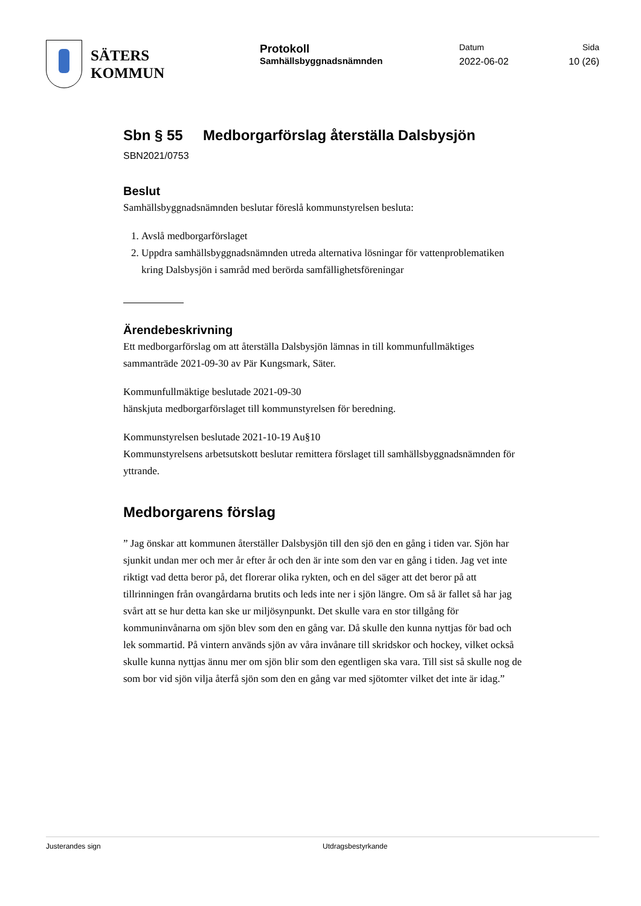SÄTERS
KOMMUN
Protokoll
Samhällsbyggnadsnämnden
Datum
2022-06-02
Sida
10 (26)
Sbn § 55 Medborgarförslag återställa Dalsbysjön
SBN2021/0753
Beslut
Samhällsbyggnadsnämnden beslutar föreslå kommunstyrelsen besluta:
1. Avslå medborgarförslaget
2. Uppdra samhällsbyggnadsnämnden utreda alternativa lösningar för vattenproblematiken kring Dalsbysjön i samråd med berörda samfällighetsföreningar
Ärendebeskrivning
Ett medborgarförslag om att återställa Dalsbysjön lämnas in till kommunfullmäktiges sammanträde 2021-09-30 av Pär Kungsmark, Säter.
Kommunfullmäktige beslutade 2021-09-30
hänskjuta medborgarförslaget till kommunstyrelsen för beredning.
Kommunstyrelsen beslutade 2021-10-19 Au§10
Kommunstyrelsens arbetsutskott beslutar remittera förslaget till samhällsbyggnadsnämnden för yttrande.
Medborgarens förslag
” Jag önskar att kommunen återställer Dalsbysjön till den sjö den en gång i tiden var. Sjön har sjunkit undan mer och mer år efter år och den är inte som den var en gång i tiden. Jag vet inte riktigt vad detta beror på, det florerar olika rykten, och en del säger att det beror på att tillrinningen från ovangårdarna brutits och leds inte ner i sjön längre. Om så är fallet så har jag svårt att se hur detta kan ske ur miljösynpunkt. Det skulle vara en stor tillgång för kommuninvånarna om sjön blev som den en gång var. Då skulle den kunna nyttjas för bad och lek sommartid. På vintern används sjön av våra invånare till skridskor och hockey, vilket också skulle kunna nyttjas ännu mer om sjön blir som den egentligen ska vara. Till sist så skulle nog de som bor vid sjön vilja återfå sjön som den en gång var med sjötomter vilket det inte är idag.”
Justerandes sign Utdragsbestyrkande